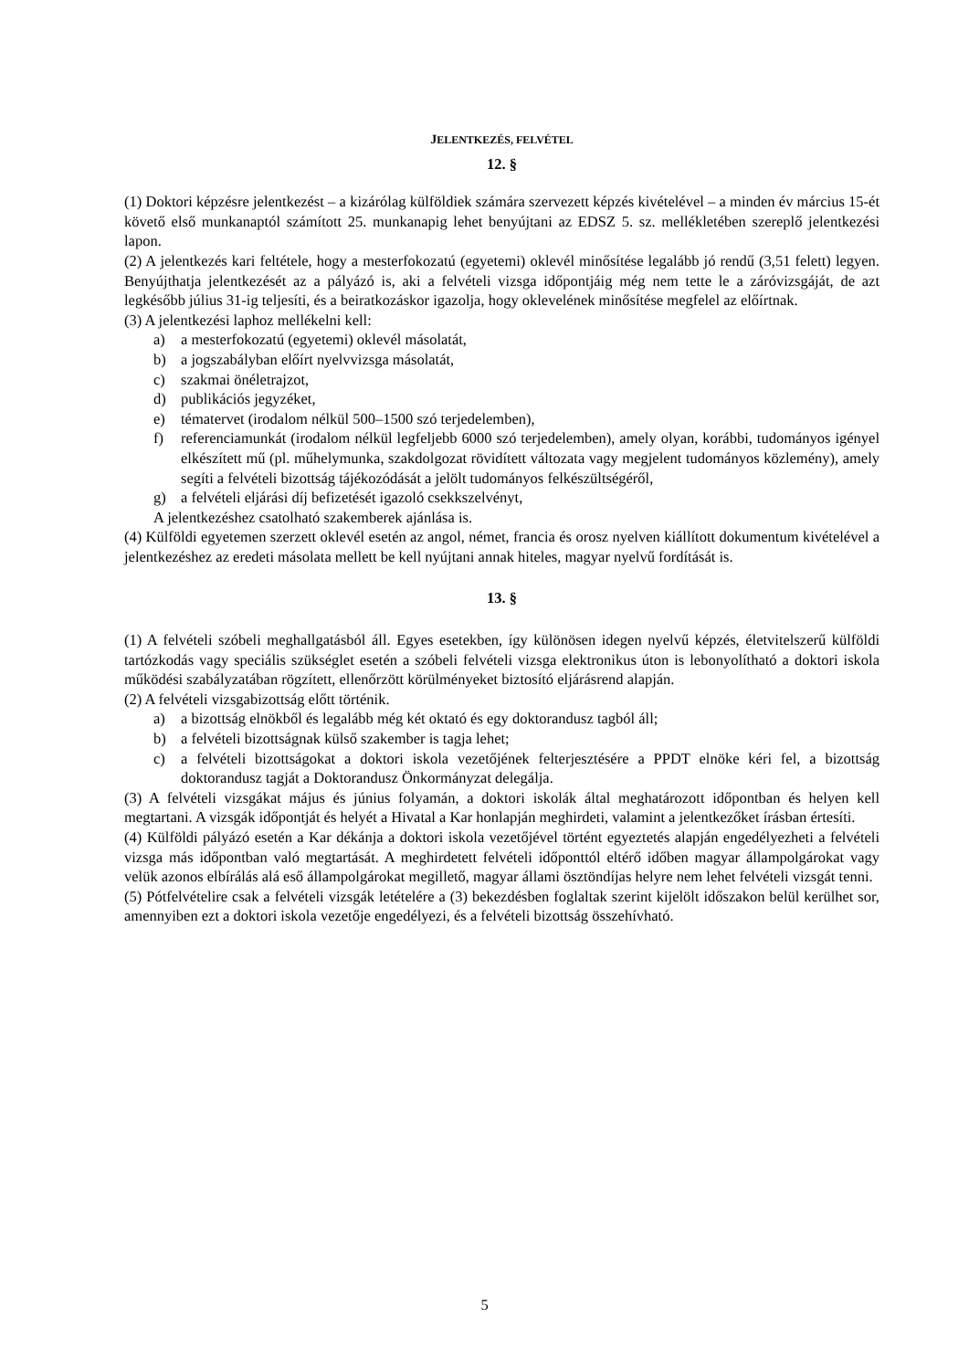JELENTKEZÉS, FELVÉTEL
12. §
(1) Doktori képzésre jelentkezést – a kizárólag külföldiek számára szervezett képzés kivételével – a minden év március 15-ét követő első munkanaptól számított 25. munkanapig lehet benyújtani az EDSZ 5. sz. mellékletében szereplő jelentkezési lapon.
(2) A jelentkezés kari feltétele, hogy a mesterfokozatú (egyetemi) oklevél minősítése legalább jó rendű (3,51 felett) legyen. Benyújthatja jelentkezését az a pályázó is, aki a felvételi vizsga időpontjáig még nem tette le a záróvizsgáját, de azt legkésőbb július 31-ig teljesíti, és a beiratkozáskor igazolja, hogy oklevelének minősítése megfelel az előírtnak.
(3) A jelentkezési laphoz mellékelni kell:
a) a mesterfokozatú (egyetemi) oklevél másolatát,
b) a jogszabályban előírt nyelvvizsga másolatát,
c) szakmai önéletrajzot,
d) publikációs jegyzéket,
e) tématervet (irodalom nélkül 500–1500 szó terjedelemben),
f) referenciamunkát (irodalom nélkül legfeljebb 6000 szó terjedelemben), amely olyan, korábbi, tudományos igényel elkészített mű (pl. műhelymunka, szakdolgozat rövidített változata vagy megjelent tudományos közlemény), amely segíti a felvételi bizottság tájékozódását a jelölt tudományos felkészültségéről,
g) a felvételi eljárási díj befizetését igazoló csekkszelvényt,
A jelentkezéshez csatolható szakemberek ajánlása is.
(4) Külföldi egyetemen szerzett oklevél esetén az angol, német, francia és orosz nyelven kiállított dokumentum kivételével a jelentkezéshez az eredeti másolata mellett be kell nyújtani annak hiteles, magyar nyelvű fordítását is.
13. §
(1) A felvételi szóbeli meghallgatásból áll. Egyes esetekben, így különösen idegen nyelvű képzés, életvitelszerű külföldi tartózkodás vagy speciális szükséglet esetén a szóbeli felvételi vizsga elektronikus úton is lebonyolítható a doktori iskola működési szabályzatában rögzített, ellenőrzött körülményeket biztosító eljárásrend alapján.
(2) A felvételi vizsgabizottság előtt történik.
a) a bizottság elnökből és legalább még két oktató és egy doktorandusz tagból áll;
b) a felvételi bizottságnak külső szakember is tagja lehet;
c) a felvételi bizottságokat a doktori iskola vezetőjének felterjesztésére a PPDT elnöke kéri fel, a bizottság doktorandusz tagját a Doktorandusz Önkormányzat delegálja.
(3) A felvételi vizsgákat május és június folyamán, a doktori iskolák által meghatározott időpontban és helyen kell megtartani. A vizsgák időpontját és helyét a Hivatal a Kar honlapján meghirdeti, valamint a jelentkezőket írásban értesíti.
(4) Külföldi pályázó esetén a Kar dékánja a doktori iskola vezetőjével történt egyeztetés alapján engedélyezheti a felvételi vizsga más időpontban való megtartását. A meghirdetett felvételi időponttól eltérő időben magyar állampolgárokat vagy velük azonos elbírálás alá eső állampolgárokat megillető, magyar állami ösztöndíjas helyre nem lehet felvételi vizsgát tenni.
(5) Pótfelvételire csak a felvételi vizsgák letételére a (3) bekezdésben foglaltak szerint kijelölt időszakon belül kerülhet sor, amennyiben ezt a doktori iskola vezetője engedélyezi, és a felvételi bizottság összehívható.
5